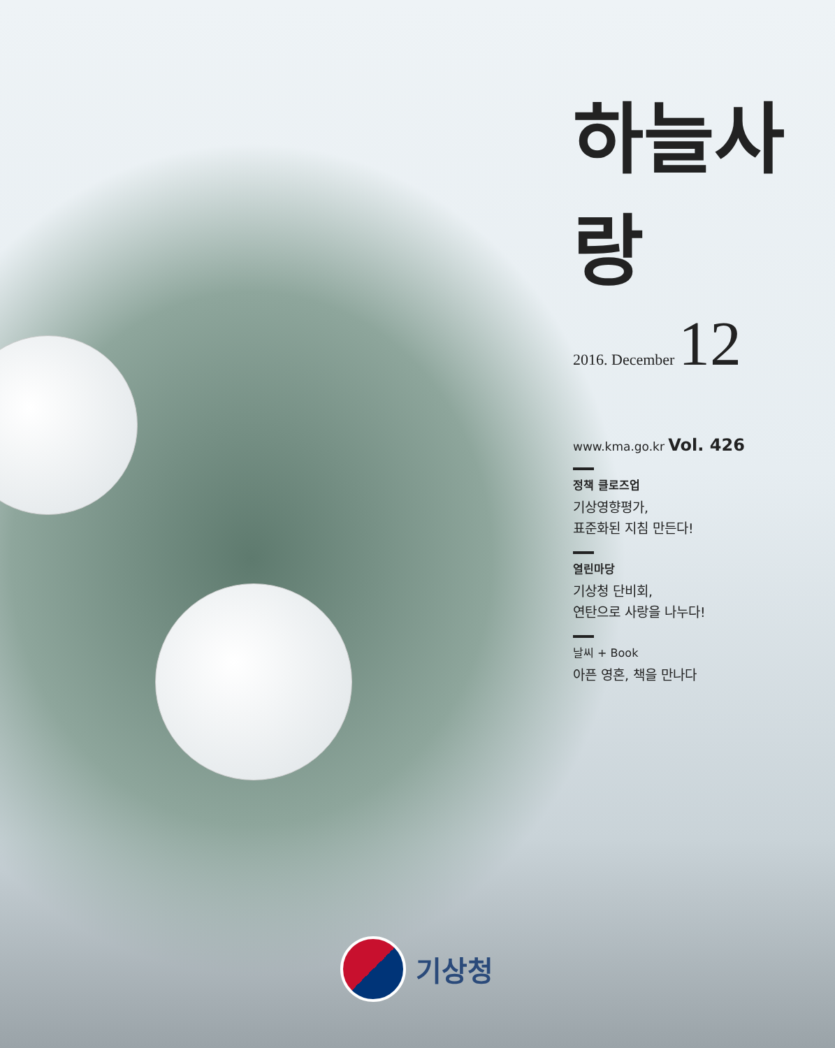하늘사랑
2016. December 12
www.kma.go.kr Vol. 426
정책 클로즈업
기상영향평가,
표준화된 지침 만든다!
열린마당
기상청 단비회,
연탄으로 사랑을 나누다!
날씨 + Book
아픈 영혼, 책을 만나다
기상청